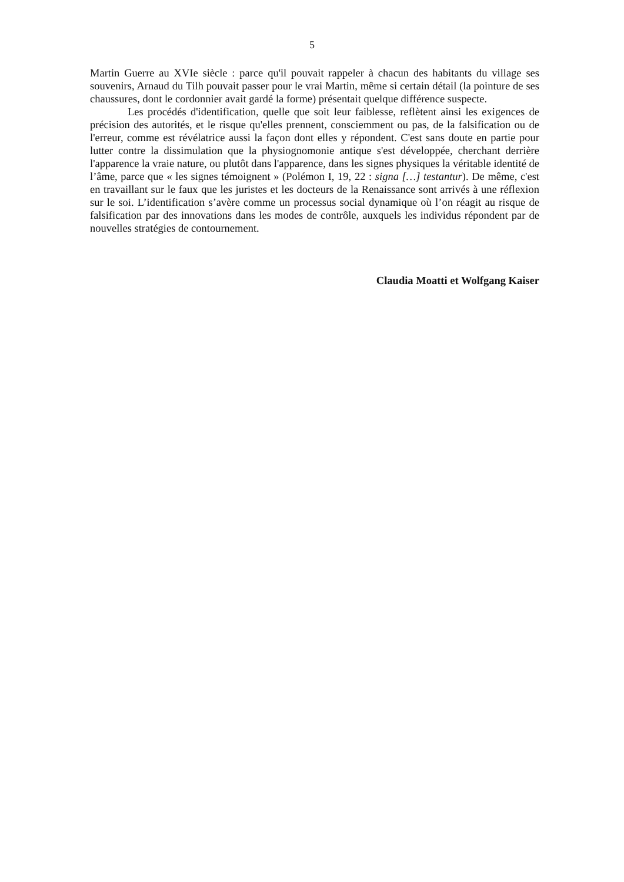5
Martin Guerre au XVIe siècle : parce qu'il pouvait rappeler à chacun des habitants du village ses souvenirs, Arnaud du Tilh pouvait passer pour le vrai Martin, même si certain détail (la pointure de ses chaussures, dont le cordonnier avait gardé la forme) présentait quelque différence suspecte.
Les procédés d'identification, quelle que soit leur faiblesse, reflètent ainsi les exigences de précision des autorités, et le risque qu'elles prennent, consciemment ou pas, de la falsification ou de l'erreur, comme est révélatrice aussi la façon dont elles y répondent. C'est sans doute en partie pour lutter contre la dissimulation que la physiognomonie antique s'est développée, cherchant derrière l'apparence la vraie nature, ou plutôt dans l'apparence, dans les signes physiques la véritable identité de l’âme, parce que « les signes témoignent » (Polémon I, 19, 22 : signa […] testantur). De même, c'est en travaillant sur le faux que les juristes et les docteurs de la Renaissance sont arrivés à une réflexion sur le soi. L’identification s’avère comme un processus social dynamique où l’on réagit au risque de falsification par des innovations dans les modes de contrôle, auxquels les individus répondent par de nouvelles stratégies de contournement.
Claudia Moatti et Wolfgang Kaiser